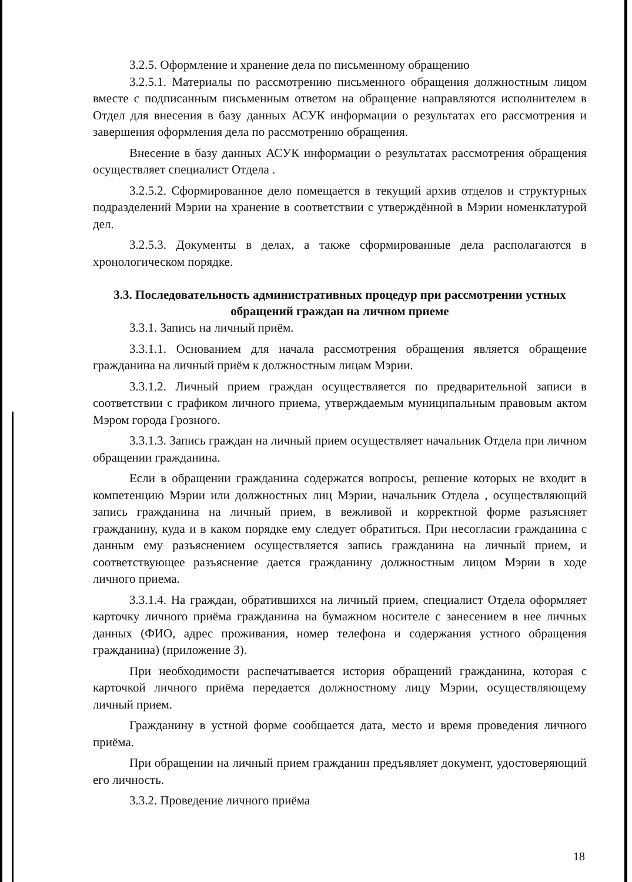3.2.5. Оформление и хранение дела по письменному обращению
3.2.5.1. Материалы по рассмотрению письменного обращения должностным лицом вместе с подписанным письменным ответом на обращение направляются исполнителем в Отдел для внесения в базу данных АСУК информации о результатах его рассмотрения и завершения оформления дела по рассмотрению обращения.
Внесение в базу данных АСУК информации о результатах рассмотрения обращения осуществляет специалист Отдела .
3.2.5.2. Сформированное дело помещается в текущий архив отделов и структурных подразделений Мэрии на хранение в соответствии с утверждённой в Мэрии номенклатурой дел.
3.2.5.3. Документы в делах, а также сформированные дела располагаются в хронологическом порядке.
3.3. Последовательность административных процедур при рассмотрении устных обращений граждан на личном приеме
3.3.1. Запись на личный приём.
3.3.1.1. Основанием для начала рассмотрения обращения является обращение гражданина на личный приём к должностным лицам Мэрии.
3.3.1.2. Личный прием граждан осуществляется по предварительной записи в соответствии с графиком личного приема, утверждаемым муниципальным правовым актом Мэром города Грозного.
3.3.1.3. Запись граждан на личный прием осуществляет начальник Отдела при личном обращении гражданина.
Если в обращении гражданина содержатся вопросы, решение которых не входит в компетенцию Мэрии или должностных лиц Мэрии, начальник Отдела , осуществляющий запись гражданина на личный прием, в вежливой и корректной форме разъясняет гражданину, куда и в каком порядке ему следует обратиться. При несогласии гражданина с данным ему разъяснением осуществляется запись гражданина на личный прием, и соответствующее разъяснение дается гражданину должностным лицом Мэрии в ходе личного приема.
3.3.1.4. На граждан, обратившихся на личный прием, специалист Отдела оформляет карточку личного приёма гражданина на бумажном носителе с занесением в нее личных данных (ФИО, адрес проживания, номер телефона и содержания устного обращения гражданина) (приложение 3).
При необходимости распечатывается история обращений гражданина, которая с карточкой личного приёма передается должностному лицу Мэрии, осуществляющему личный прием.
Гражданину в устной форме сообщается дата, место и время проведения личного приёма.
При обращении на личный прием гражданин предъявляет документ, удостоверяющий его личность.
3.3.2. Проведение личного приёма
18